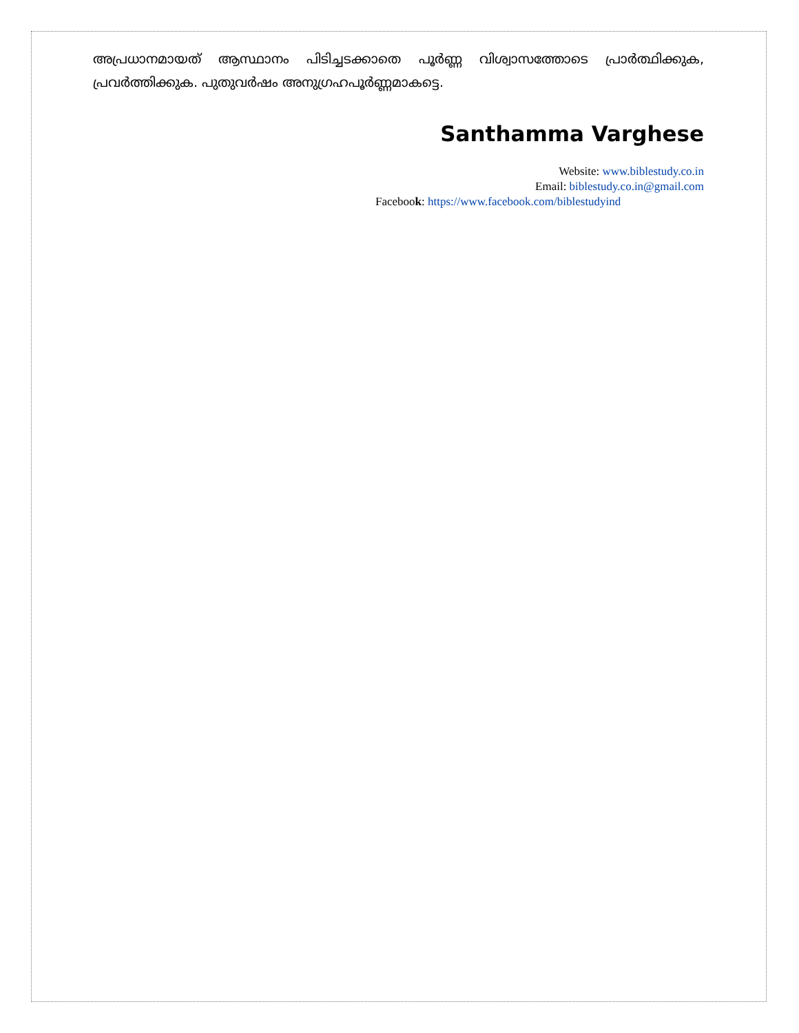അപ്രധാനമായത് ആസ്ഥാനം പിടിച്ചടക്കാതെ പൂർണ്ണ വിശ്വാസത്തോടെ പ്രാർത്ഥിക്കുക, പ്രവർത്തിക്കുക. പുതുവർഷം അനുഗ്രഹപൂർണ്ണമാകട്ടെ.
Santhamma Varghese
Website: www.biblestudy.co.in
Email: biblestudy.co.in@gmail.com
Facebook: https://www.facebook.com/biblestudyind